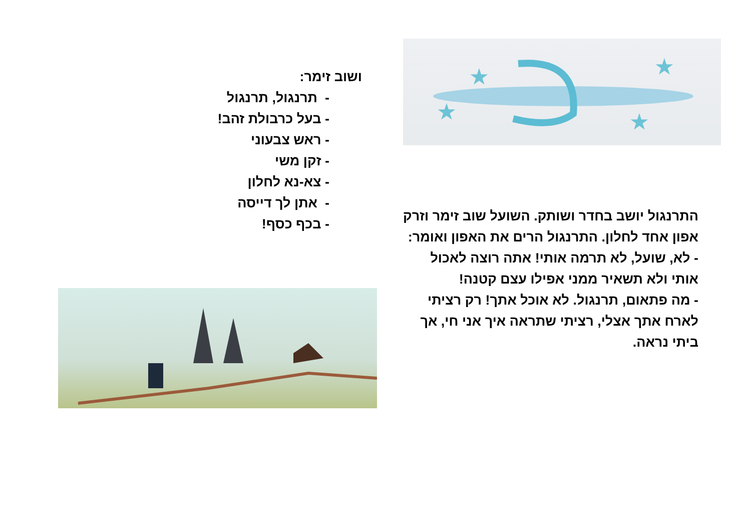★
★
★
★
ושוב זימר:
- תרנגול, תרנגול
- בעל כרבולת זהב!
- ראש צבעוני
- זקן משי
- צא-נא לחלון
- אתן לך דייסה
- בכף כסף!
התרנגול יושב בחדר ושותק. השועל שוב זימר וזרק אפון אחד לחלון. התרנגול הרים את האפון ואומר:
- לא, שועל, לא תרמה אותי! אתה רוצה לאכול אותי ולא תשאיר ממני אפילו עצם קטנה!
- מה פתאום, תרנגול. לא אוכל אתך! רק רציתי לארח אתך אצלי, רציתי שתראה איך אני חי, אך ביתי נראה.